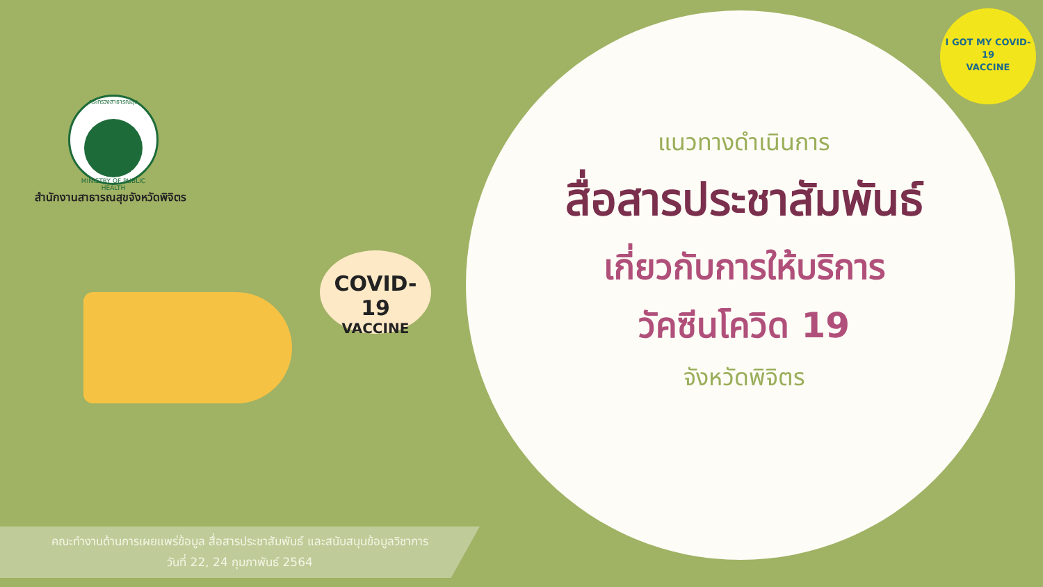กระทรวงสาธารณสุข
MINISTRY OF PUBLIC HEALTH
สำนักงานสาธารณสุขจังหวัดพิจิตร
I GOT MY COVID-19
VACCINE
COVID-19
VACCINE
แนวทางดำเนินการ
สื่อสารประชาสัมพันธ์
เกี่ยวกับการให้บริการ
วัคซีนโควิด 19
จังหวัดพิจิตร
คณะทำงานด้านการเผยแพร่ข้อมูล สื่อสารประชาสัมพันธ์ และสนับสนุนข้อมูลวิชาการ
วันที่ 22, 24 กุมภาพันธ์ 2564